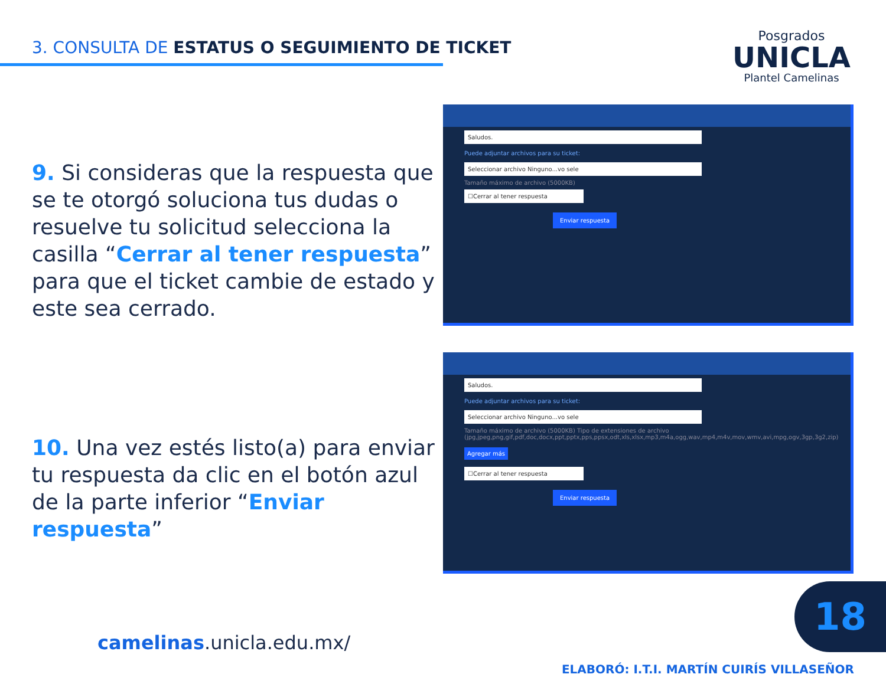3. CONSULTA DE ESTATUS O SEGUIMIENTO DE TICKET
Posgrados
UNICLA
Plantel Camelinas
9. Si consideras que la respuesta que se te otorgó soluciona tus dudas o resuelve tu solicitud selecciona la casilla “Cerrar al tener respuesta” para que el ticket cambie de estado y este sea cerrado.
10. Una vez estés listo(a) para enviar tu respuesta da clic en el botón azul de la parte inferior “Enviar respuesta”
Saludos.
Puede adjuntar archivos para su ticket:
Seleccionar archivo Ninguno...vo sele
Tamaño máximo de archivo (5000KB)
☐Cerrar al tener respuesta
Enviar respuesta
Saludos.
Puede adjuntar archivos para su ticket:
Seleccionar archivo Ninguno...vo sele
Tamaño máximo de archivo (5000KB) Tipo de extensiones de archivo (jpg,jpeg,png,gif,pdf,doc,docx,ppt,pptx,pps,ppsx,odt,xls,xlsx,mp3,m4a,ogg,wav,mp4,m4v,mov,wmv,avi,mpg,ogv,3gp,3g2,zip)
Agregar más
☐Cerrar al tener respuesta
Enviar respuesta
camelinas.unicla.edu.mx/
18
ELABORÓ: I.T.I. MARTÍN CUIRÍS VILLASEÑOR